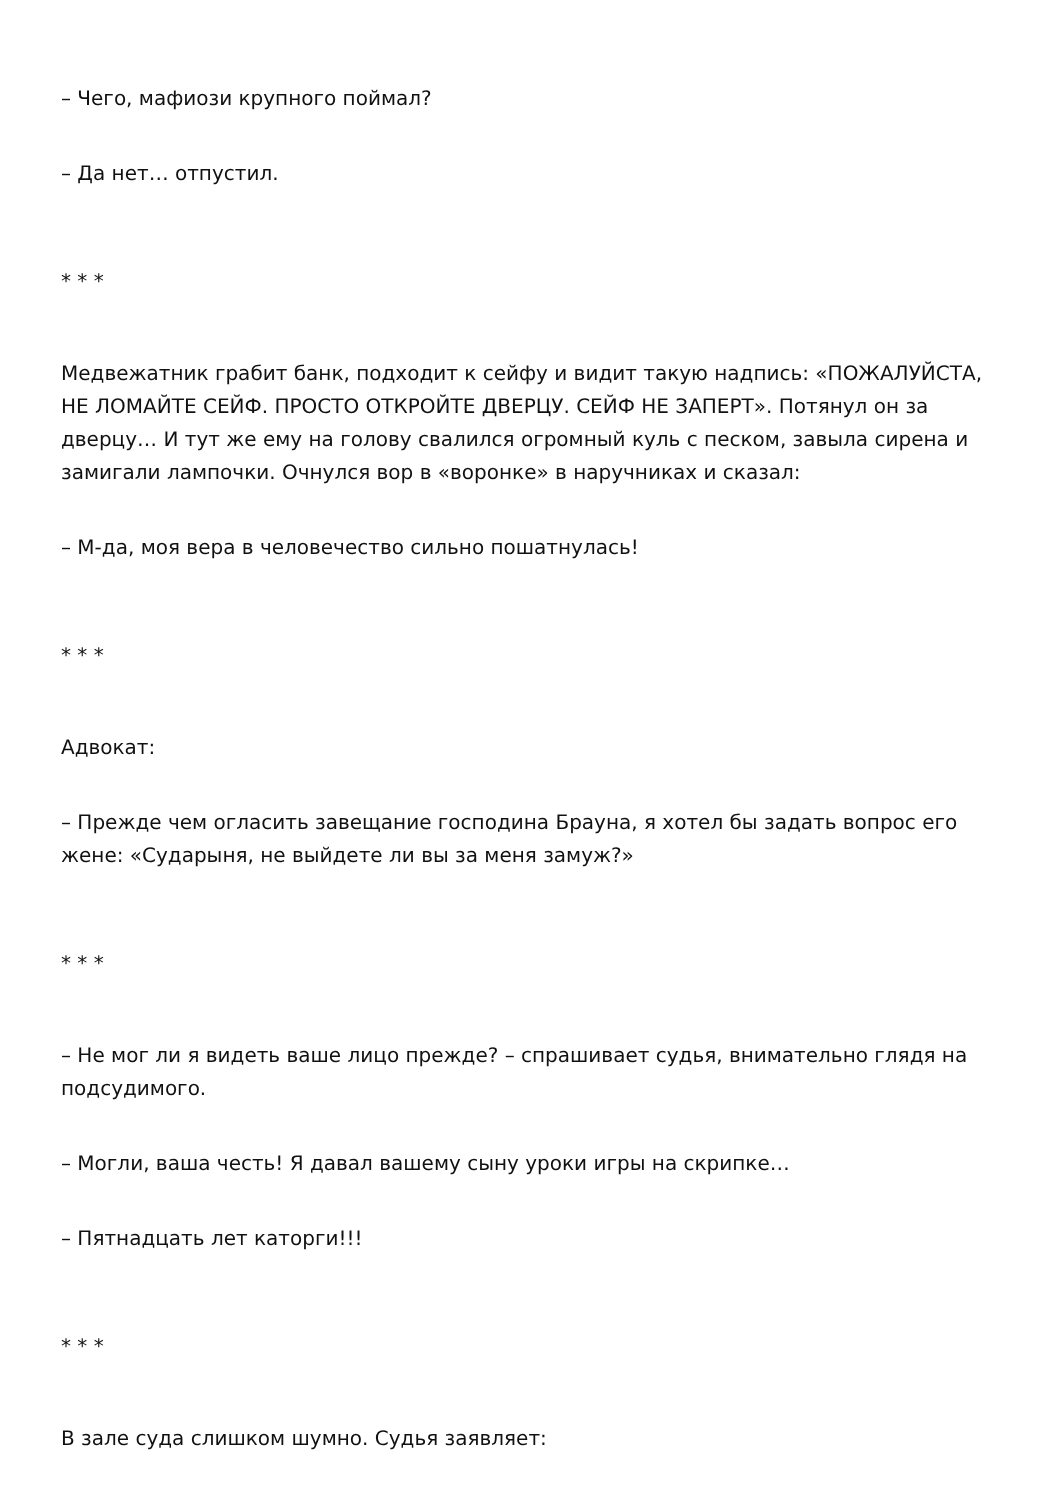– Чего, мафиози крупного поймал?
– Да нет… отпустил.
* * *
Медвежатник грабит банк, подходит к сейфу и видит такую надпись: «ПОЖАЛУЙСТА, НЕ ЛОМАЙТЕ СЕЙФ. ПРОСТО ОТКРОЙТЕ ДВЕРЦУ. СЕЙФ НЕ ЗАПЕРТ». Потянул он за дверцу… И тут же ему на голову свалился огромный куль с песком, завыла сирена и замигали лампочки. Очнулся вор в «воронке» в наручниках и сказал:
– М-да, моя вера в человечество сильно пошатнулась!
* * *
Адвокат:
– Прежде чем огласить завещание господина Брауна, я хотел бы задать вопрос его жене: «Сударыня, не выйдете ли вы за меня замуж?»
* * *
– Не мог ли я видеть ваше лицо прежде? – спрашивает судья, внимательно глядя на подсудимого.
– Могли, ваша честь! Я давал вашему сыну уроки игры на скрипке…
– Пятнадцать лет каторги!!!
* * *
В зале суда слишком шумно. Судья заявляет: